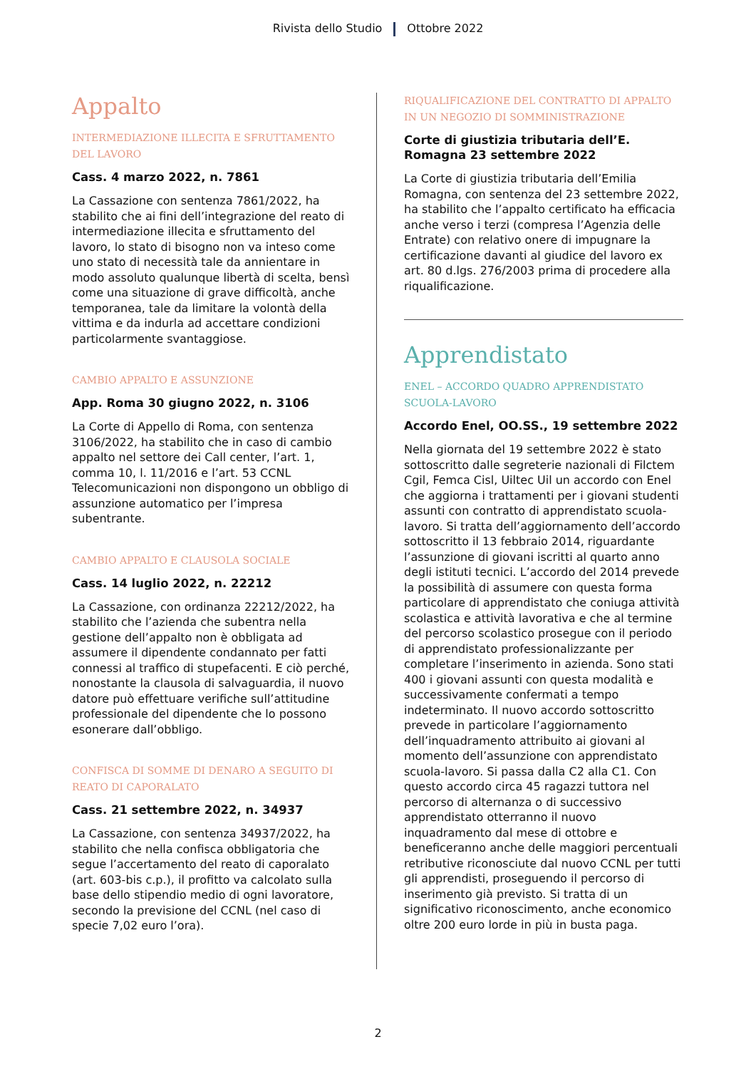Rivista dello Studio Ottobre 2022
Appalto
INTERMEDIAZIONE ILLECITA E SFRUTTAMENTO DEL LAVORO
Cass. 4 marzo 2022, n. 7861
La Cassazione con sentenza 7861/2022, ha stabilito che ai fini dell’integrazione del reato di intermediazione illecita e sfruttamento del lavoro, lo stato di bisogno non va inteso come uno stato di necessità tale da annientare in modo assoluto qualunque libertà di scelta, bensì come una situazione di grave difficoltà, anche temporanea, tale da limitare la volontà della vittima e da indurla ad accettare condizioni particolarmente svantaggiose.
CAMBIO APPALTO E ASSUNZIONE
App. Roma 30 giugno 2022, n. 3106
La Corte di Appello di Roma, con sentenza 3106/2022, ha stabilito che in caso di cambio appalto nel settore dei Call center, l’art. 1, comma 10, l. 11/2016 e l’art. 53 CCNL Telecomunicazioni non dispongono un obbligo di assunzione automatico per l’impresa subentrante.
CAMBIO APPALTO E CLAUSOLA SOCIALE
Cass. 14 luglio 2022, n. 22212
La Cassazione, con ordinanza 22212/2022, ha stabilito che l’azienda che subentra nella gestione dell’appalto non è obbligata ad assumere il dipendente condannato per fatti connessi al traffico di stupefacenti. E ciò perché, nonostante la clausola di salvaguardia, il nuovo datore può effettuare verifiche sull’attitudine professionale del dipendente che lo possono esonerare dall’obbligo.
CONFISCA DI SOMME DI DENARO A SEGUITO DI REATO DI CAPORALATO
Cass. 21 settembre 2022, n. 34937
La Cassazione, con sentenza 34937/2022, ha stabilito che nella confisca obbligatoria che segue l’accertamento del reato di caporalato (art. 603-bis c.p.), il profitto va calcolato sulla base dello stipendio medio di ogni lavoratore, secondo la previsione del CCNL (nel caso di specie 7,02 euro l’ora).
RIQUALIFICAZIONE DEL CONTRATTO DI APPALTO IN UN NEGOZIO DI SOMMINISTRAZIONE
Corte di giustizia tributaria dell’E. Romagna 23 settembre 2022
La Corte di giustizia tributaria dell’Emilia Romagna, con sentenza del 23 settembre 2022, ha stabilito che l’appalto certificato ha efficacia anche verso i terzi (compresa l’Agenzia delle Entrate) con relativo onere di impugnare la certificazione davanti al giudice del lavoro ex art. 80 d.lgs. 276/2003 prima di procedere alla riqualificazione.
Apprendistato
ENEL – ACCORDO QUADRO APPRENDISTATO SCUOLA-LAVORO
Accordo Enel, OO.SS., 19 settembre 2022
Nella giornata del 19 settembre 2022 è stato sottoscritto dalle segreterie nazionali di Filctem Cgil, Femca Cisl, Uiltec Uil un accordo con Enel che aggiorna i trattamenti per i giovani studenti assunti con contratto di apprendistato scuola-lavoro. Si tratta dell’aggiornamento dell’accordo sottoscritto il 13 febbraio 2014, riguardante l’assunzione di giovani iscritti al quarto anno degli istituti tecnici. L’accordo del 2014 prevede la possibilità di assumere con questa forma particolare di apprendistato che coniuga attività scolastica e attività lavorativa e che al termine del percorso scolastico prosegue con il periodo di apprendistato professionalizzante per completare l’inserimento in azienda. Sono stati 400 i giovani assunti con questa modalità e successivamente confermati a tempo indeterminato. Il nuovo accordo sottoscritto prevede in particolare l’aggiornamento dell’inquadramento attribuito ai giovani al momento dell’assunzione con apprendistato scuola-lavoro. Si passa dalla C2 alla C1. Con questo accordo circa 45 ragazzi tuttora nel percorso di alternanza o di successivo apprendistato otterranno il nuovo inquadramento dal mese di ottobre e beneficeranno anche delle maggiori percentuali retributive riconosciute dal nuovo CCNL per tutti gli apprendisti, proseguendo il percorso di inserimento già previsto. Si tratta di un significativo riconoscimento, anche economico oltre 200 euro lorde in più in busta paga.
2